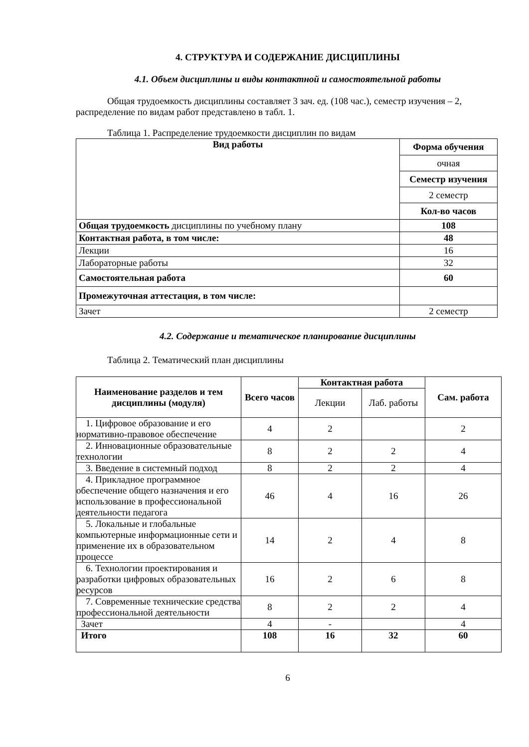4. СТРУКТУРА И СОДЕРЖАНИЕ ДИСЦИПЛИНЫ
4.1. Объем дисциплины и виды контактной и самостоятельной работы
Общая трудоемкость дисциплины составляет 3 зач. ед. (108 час.), семестр изучения – 2, распределение по видам работ представлено в табл. 1.
Таблица 1. Распределение трудоемкости дисциплин по видам
| Вид работы | Форма обучения |
| --- | --- |
| | очная |
| | Семестр изучения |
| | 2 семестр |
| | Кол-во часов |
| Общая трудоемкость дисциплины по учебному плану | 108 |
| Контактная работа, в том числе: | 48 |
| Лекции | 16 |
| Лабораторные работы | 32 |
| Самостоятельная работа | 60 |
| Промежуточная аттестация, в том числе: | |
| Зачет | 2 семестр |
4.2. Содержание и тематическое планирование дисциплины
Таблица 2. Тематический план дисциплины
| Наименование разделов и тем дисциплины (модуля) | Всего часов | Контактная работа | | Сам. работа |
| --- | --- | --- | --- | --- |
| | | Лекции | Лаб. работы | |
| 1. Цифровое образование и его нормативно-правовое обеспечение | 4 | 2 | | 2 |
| 2. Инновационные образовательные технологии | 8 | 2 | 2 | 4 |
| 3. Введение в системный подход | 8 | 2 | 2 | 4 |
| 4. Прикладное программное обеспечение общего назначения и его использование в профессиональной деятельности педагога | 46 | 4 | 16 | 26 |
| 5. Локальные и глобальные компьютерные информационные сети и применение их в образовательном процессе | 14 | 2 | 4 | 8 |
| 6. Технологии проектирования и разработки цифровых образовательных ресурсов | 16 | 2 | 6 | 8 |
| 7. Современные технические средства профессиональной деятельности | 8 | 2 | 2 | 4 |
| Зачет | 4 | - | | 4 |
| Итого | 108 | 16 | 32 | 60 |
6